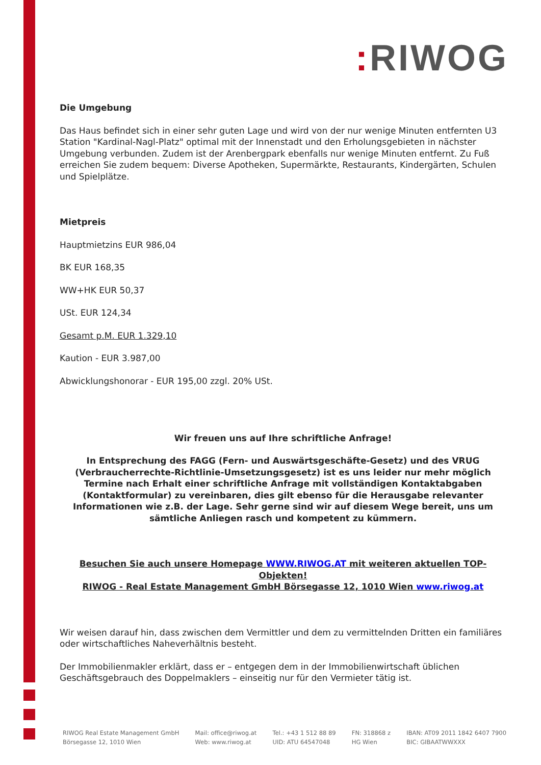: RIWOG
Die Umgebung
Das Haus befindet sich in einer sehr guten Lage und wird von der nur wenige Minuten entfernten U3 Station "Kardinal-Nagl-Platz" optimal mit der Innenstadt und den Erholungsgebieten in nächster Umgebung verbunden. Zudem ist der Arenbergpark ebenfalls nur wenige Minuten entfernt. Zu Fuß erreichen Sie zudem bequem: Diverse Apotheken, Supermärkte, Restaurants, Kindergärten, Schulen und Spielplätze.
Mietpreis
Hauptmietzins EUR 986,04
BK EUR 168,35
WW+HK EUR 50,37
USt. EUR 124,34
Gesamt p.M. EUR 1.329,10
Kaution - EUR 3.987,00
Abwicklungshonorar - EUR 195,00 zzgl. 20% USt.
Wir freuen uns auf Ihre schriftliche Anfrage!
In Entsprechung des FAGG (Fern- und Auswärtsgeschäfte-Gesetz) und des VRUG (Verbraucherrechte-Richtlinie-Umsetzungsgesetz) ist es uns leider nur mehr möglich Termine nach Erhalt einer schriftliche Anfrage mit vollständigen Kontaktabgaben (Kontaktformular) zu vereinbaren, dies gilt ebenso für die Herausgabe relevanter Informationen wie z.B. der Lage. Sehr gerne sind wir auf diesem Wege bereit, uns um sämtliche Anliegen rasch und kompetent zu kümmern.
Besuchen Sie auch unsere Homepage WWW.RIWOG.AT mit weiteren aktuellen TOP-Objekten!
RIWOG - Real Estate Management GmbH Börsegasse 12, 1010 Wien www.riwog.at
Wir weisen darauf hin, dass zwischen dem Vermittler und dem zu vermittelnden Dritten ein familiäres oder wirtschaftliches Naheverhältnis besteht.
Der Immobilienmakler erklärt, dass er – entgegen dem in der Immobilienwirtschaft üblichen Geschäftsgebrauch des Doppelmaklers – einseitig nur für den Vermieter tätig ist.
RIWOG Real Estate Management GmbH
Börsegasse 12, 1010 Wien
Mail: office@riwog.at
Web: www.riwog.at
Tel.: +43 1 512 88 89
UID: ATU 64547048
FN: 318868 z
HG Wien
IBAN: AT09 2011 1842 6407 7900
BIC: GIBAATWWXXX